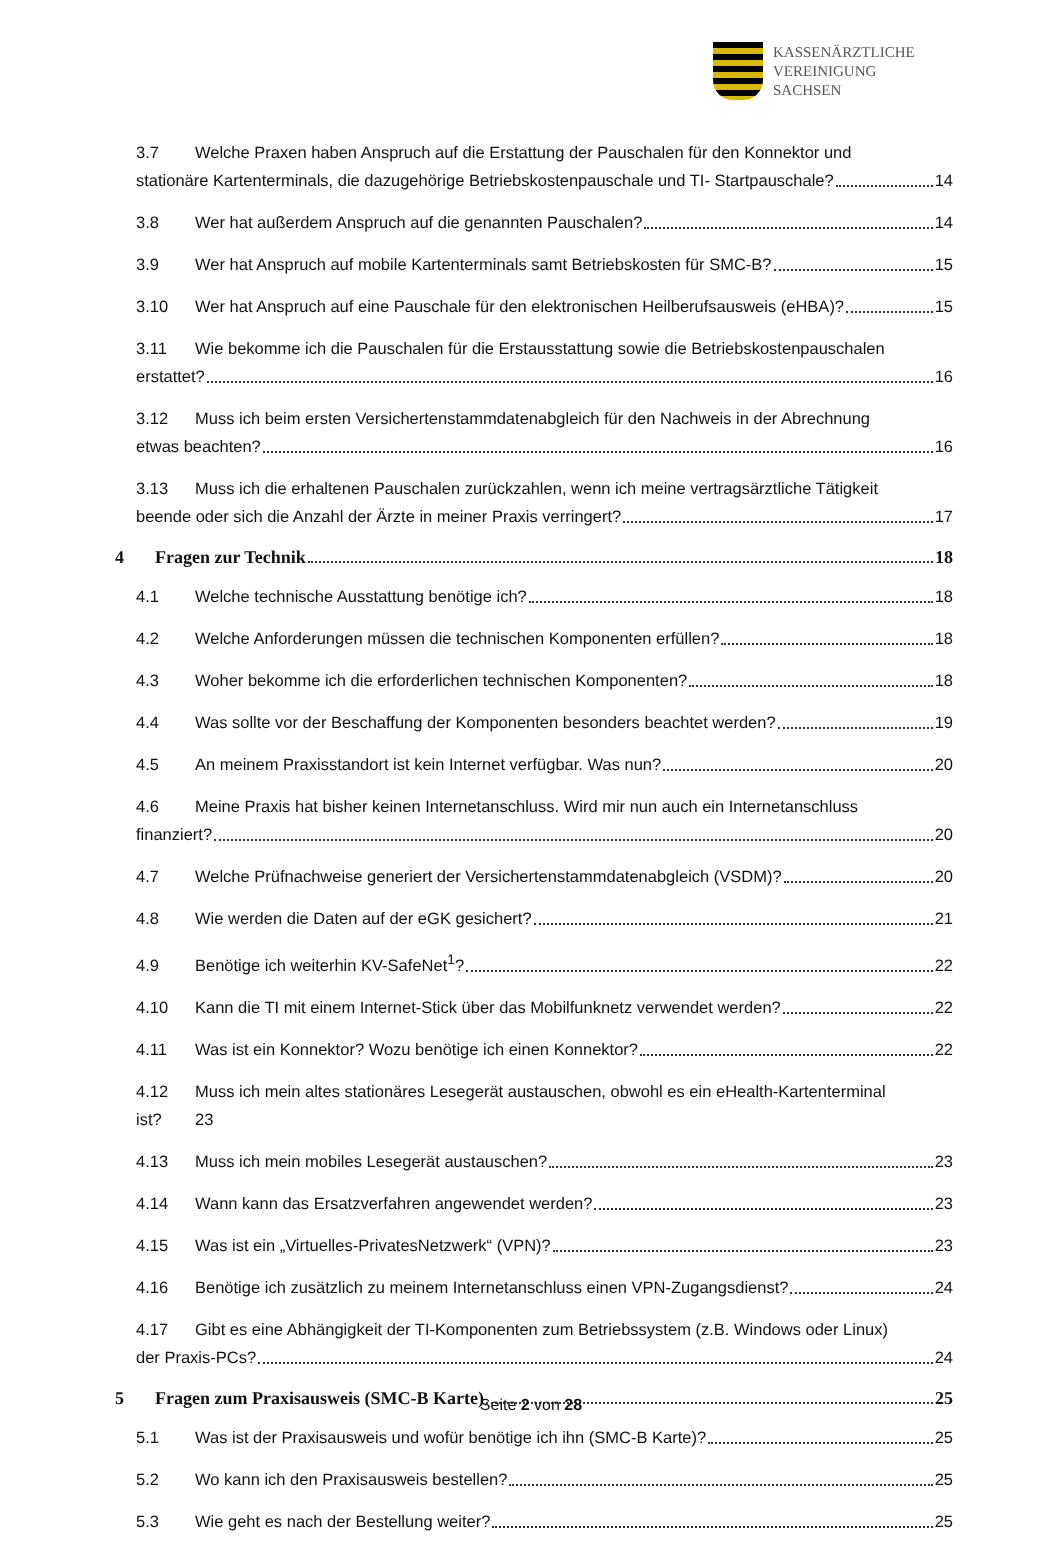KASSENÄRZTLICHE
VEREINIGUNG
SACHSEN
3.7 Welche Praxen haben Anspruch auf die Erstattung der Pauschalen für den Konnektor und
stationäre Kartenterminals, die dazugehörige Betriebskostenpauschale und TI- Startpauschale? 14
3.8 Wer hat außerdem Anspruch auf die genannten Pauschalen? 14
3.9 Wer hat Anspruch auf mobile Kartenterminals samt Betriebskosten für SMC-B? 15
3.10 Wer hat Anspruch auf eine Pauschale für den elektronischen Heilberufsausweis (eHBA)? 15
3.11 Wie bekomme ich die Pauschalen für die Erstausstattung sowie die Betriebskostenpauschalen
erstattet? 16
3.12 Muss ich beim ersten Versichertenstammdatenabgleich für den Nachweis in der Abrechnung
etwas beachten? 16
3.13 Muss ich die erhaltenen Pauschalen zurückzahlen, wenn ich meine vertragsärztliche Tätigkeit
beende oder sich die Anzahl der Ärzte in meiner Praxis verringert? 17
4 Fragen zur Technik 18
4.1 Welche technische Ausstattung benötige ich? 18
4.2 Welche Anforderungen müssen die technischen Komponenten erfüllen? 18
4.3 Woher bekomme ich die erforderlichen technischen Komponenten? 18
4.4 Was sollte vor der Beschaffung der Komponenten besonders beachtet werden? 19
4.5 An meinem Praxisstandort ist kein Internet verfügbar. Was nun? 20
4.6 Meine Praxis hat bisher keinen Internetanschluss. Wird mir nun auch ein Internetanschluss
finanziert? 20
4.7 Welche Prüfnachweise generiert der Versichertenstammdatenabgleich (VSDM)? 20
4.8 Wie werden die Daten auf der eGK gesichert? 21
4.9 Benötige ich weiterhin KV-SafeNet<sup>1</sup>? 22
4.10 Kann die TI mit einem Internet-Stick über das Mobilfunknetz verwendet werden? 22
4.11 Was ist ein Konnektor? Wozu benötige ich einen Konnektor? 22
4.12 Muss ich mein altes stationäres Lesegerät austauschen, obwohl es ein eHealth-Kartenterminal
ist? 23
4.13 Muss ich mein mobiles Lesegerät austauschen? 23
4.14 Wann kann das Ersatzverfahren angewendet werden? 23
4.15 Was ist ein „Virtuelles-PrivatesNetzwerk“ (VPN)? 23
4.16 Benötige ich zusätzlich zu meinem Internetanschluss einen VPN-Zugangsdienst? 24
4.17 Gibt es eine Abhängigkeit der TI-Komponenten zum Betriebssystem (z.B. Windows oder Linux)
der Praxis-PCs? 24
5 Fragen zum Praxisausweis (SMC-B Karte) 25
5.1 Was ist der Praxisausweis und wofür benötige ich ihn (SMC-B Karte)? 25
5.2 Wo kann ich den Praxisausweis bestellen? 25
5.3 Wie geht es nach der Bestellung weiter? 25
Seite 2 von 28